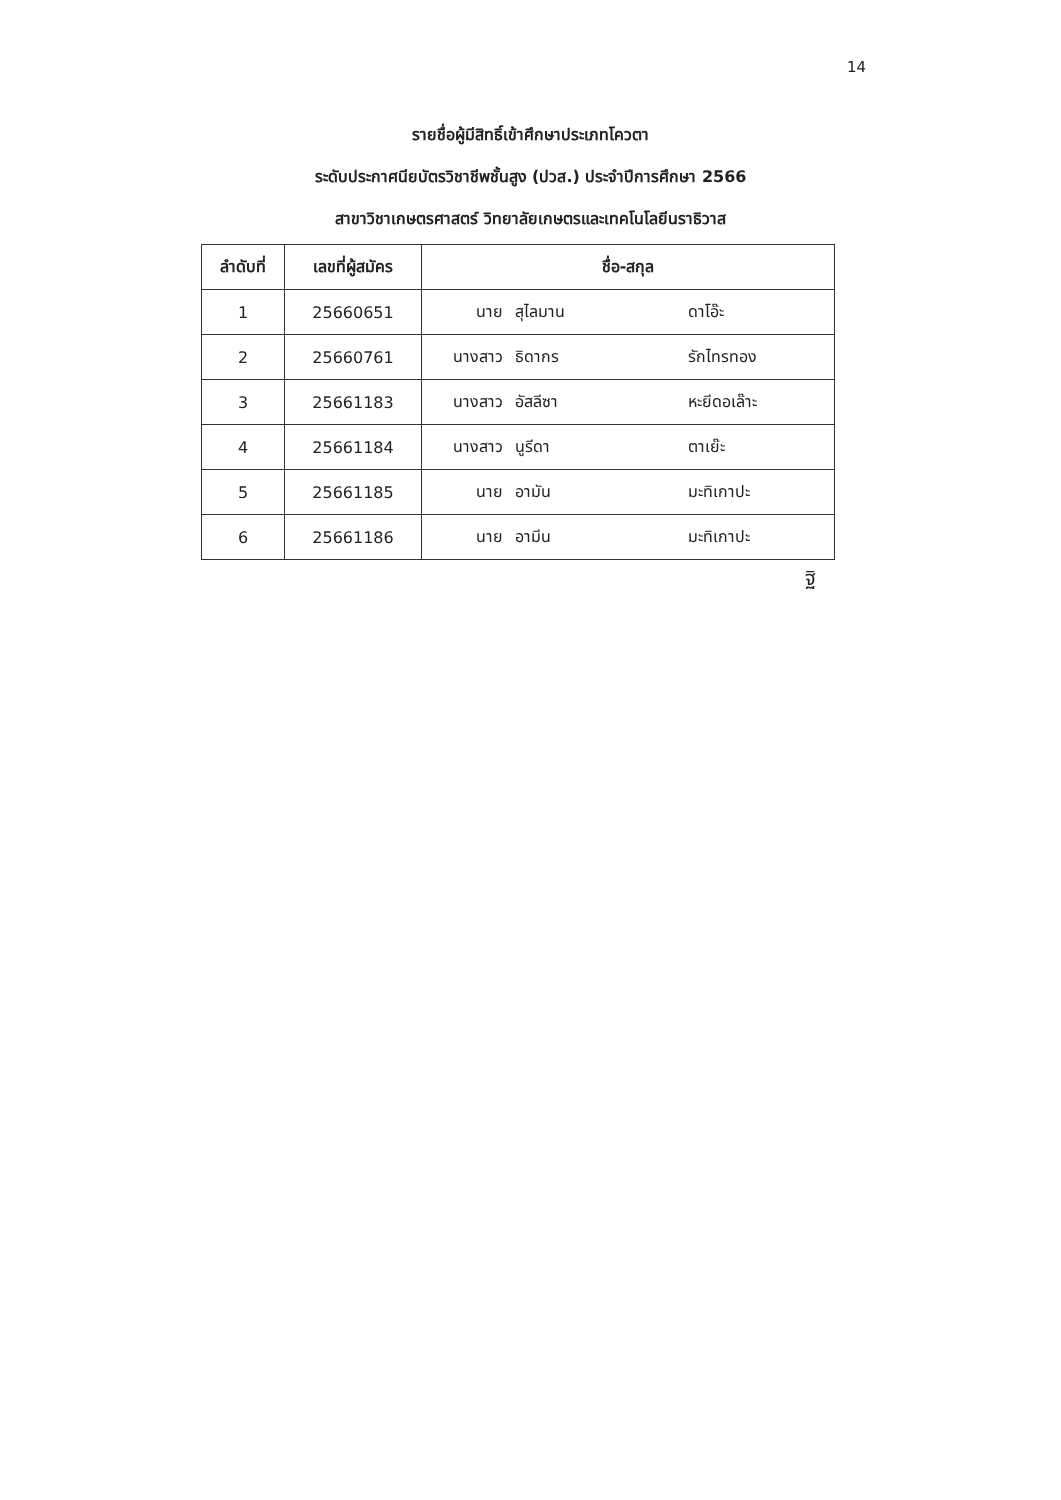14
รายชื่อผู้มีสิทธิ์เข้าศึกษาประเภทโควตา
ระดับประกาศนียบัตรวิชาชีพชั้นสูง (ปวส.) ประจำปีการศึกษา 2566
สาขาวิชาเกษตรศาสตร์ วิทยาลัยเกษตรและเทคโนโลยีนราธิวาส
| ลำดับที่ | เลขที่ผู้สมัคร | ชื่อ-สกุล |
| --- | --- | --- |
| 1 | 25660651 | นาย สุไลมาน ดาโอ๊ะ |
| 2 | 25660761 | นางสาว ธิดากร รักไทรทอง |
| 3 | 25661183 | นางสาว อัสลีซา หะยีดอเล๊าะ |
| 4 | 25661184 | นางสาว นูรีดา ตาเย๊ะ |
| 5 | 25661185 | นาย อามัน มะทิเกาปะ |
| 6 | 25661186 | นาย อามีน มะทิเกาปะ |
ฐิ